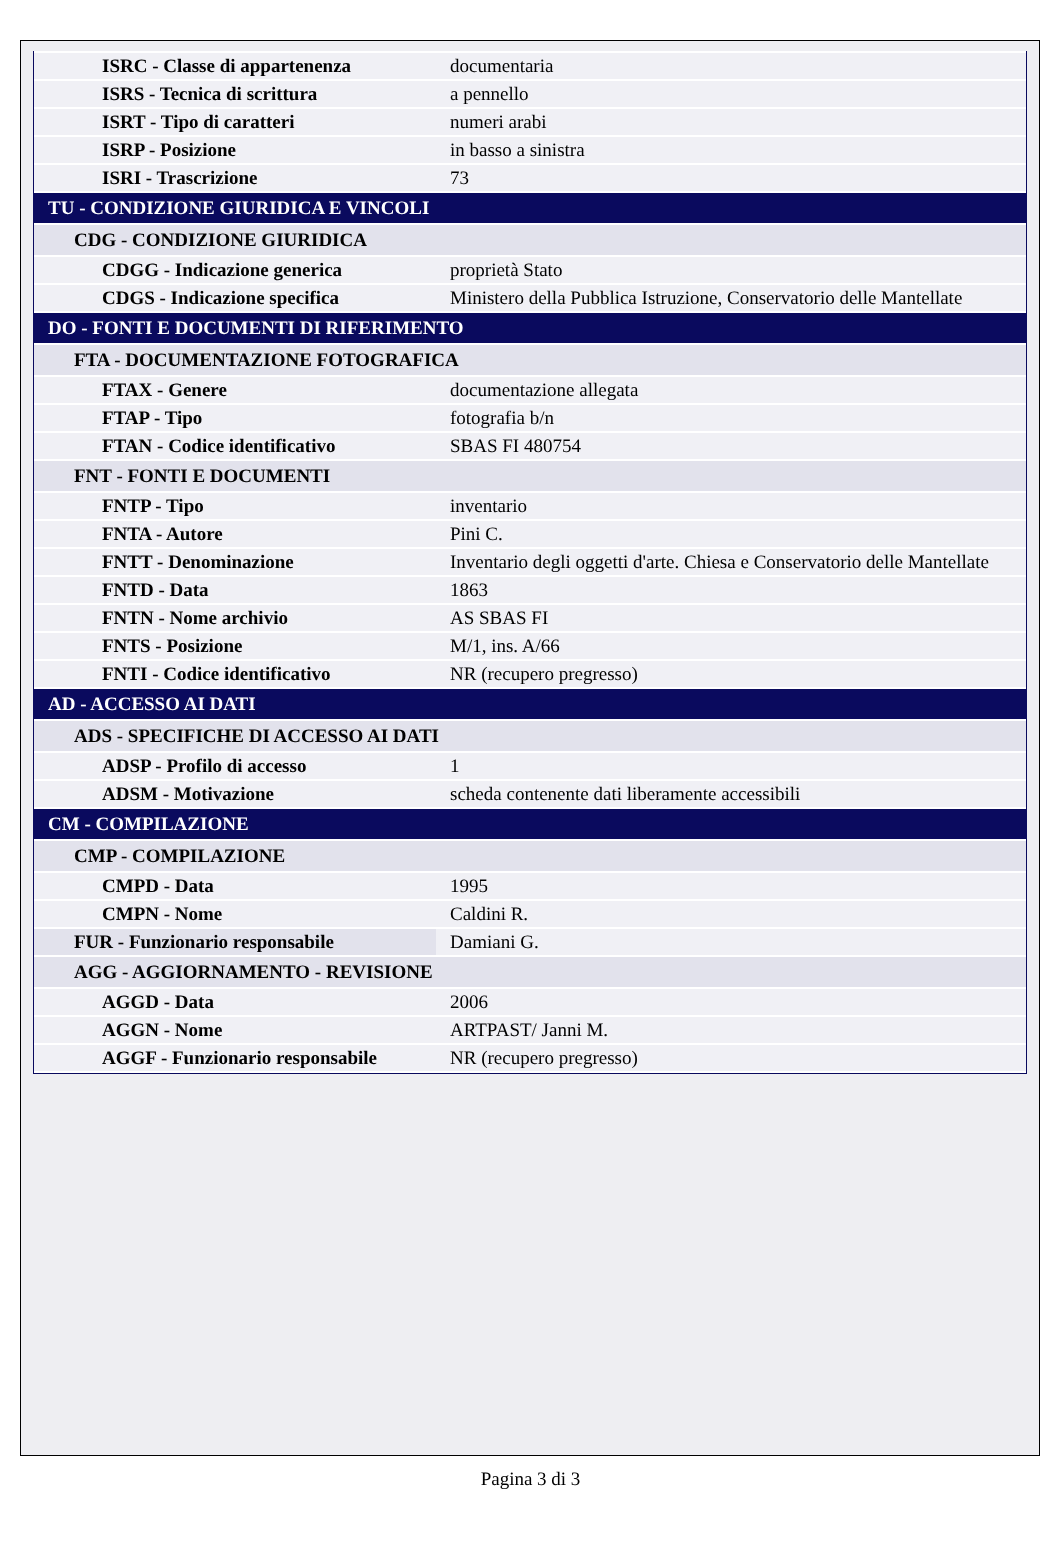| ISRC - Classe di appartenenza | documentaria |
| ISRS - Tecnica di scrittura | a pennello |
| ISRT - Tipo di caratteri | numeri arabi |
| ISRP - Posizione | in basso a sinistra |
| ISRI - Trascrizione | 73 |
| TU - CONDIZIONE GIURIDICA E VINCOLI | |
| CDG - CONDIZIONE GIURIDICA | |
| CDGG - Indicazione generica | proprietà Stato |
| CDGS - Indicazione specifica | Ministero della Pubblica Istruzione, Conservatorio delle Mantellate |
| DO - FONTI E DOCUMENTI DI RIFERIMENTO | |
| FTA - DOCUMENTAZIONE FOTOGRAFICA | |
| FTAX - Genere | documentazione allegata |
| FTAP - Tipo | fotografia b/n |
| FTAN - Codice identificativo | SBAS FI 480754 |
| FNT - FONTI E DOCUMENTI | |
| FNTP - Tipo | inventario |
| FNTA - Autore | Pini C. |
| FNTT - Denominazione | Inventario degli oggetti d'arte. Chiesa e Conservatorio delle Mantellate |
| FNTD - Data | 1863 |
| FNTN - Nome archivio | AS SBAS FI |
| FNTS - Posizione | M/1, ins. A/66 |
| FNTI - Codice identificativo | NR (recupero pregresso) |
| AD - ACCESSO AI DATI | |
| ADS - SPECIFICHE DI ACCESSO AI DATI | |
| ADSP - Profilo di accesso | 1 |
| ADSM - Motivazione | scheda contenente dati liberamente accessibili |
| CM - COMPILAZIONE | |
| CMP - COMPILAZIONE | |
| CMPD - Data | 1995 |
| CMPN - Nome | Caldini R. |
| FUR - Funzionario responsabile | Damiani G. |
| AGG - AGGIORNAMENTO - REVISIONE | |
| AGGD - Data | 2006 |
| AGGN - Nome | ARTPAST/ Janni M. |
| AGGF - Funzionario responsabile | NR (recupero pregresso) |
Pagina 3 di 3